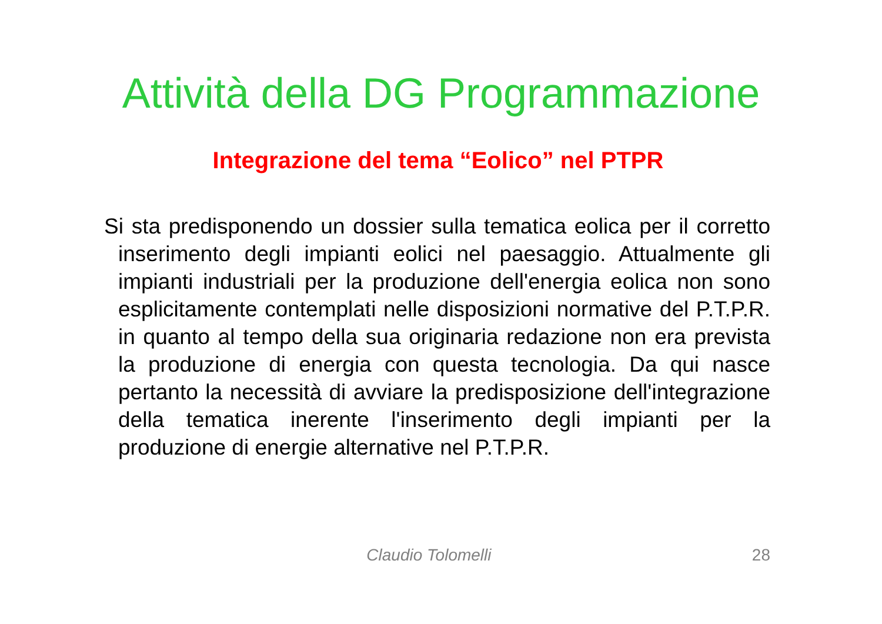Attività della DG Programmazione
Integrazione del tema “Eolico” nel PTPR
Si sta predisponendo un dossier sulla tematica eolica per il corretto inserimento degli impianti eolici nel paesaggio. Attualmente gli impianti industriali per la produzione dell'energia eolica non sono esplicitamente contemplati nelle disposizioni normative del P.T.P.R. in quanto al tempo della sua originaria redazione non era prevista la produzione di energia con questa tecnologia. Da qui nasce pertanto la necessità di avviare la predisposizione dell'integrazione della tematica inerente l'inserimento degli impianti per la produzione di energie alternative nel P.T.P.R.
Claudio Tolomelli 28